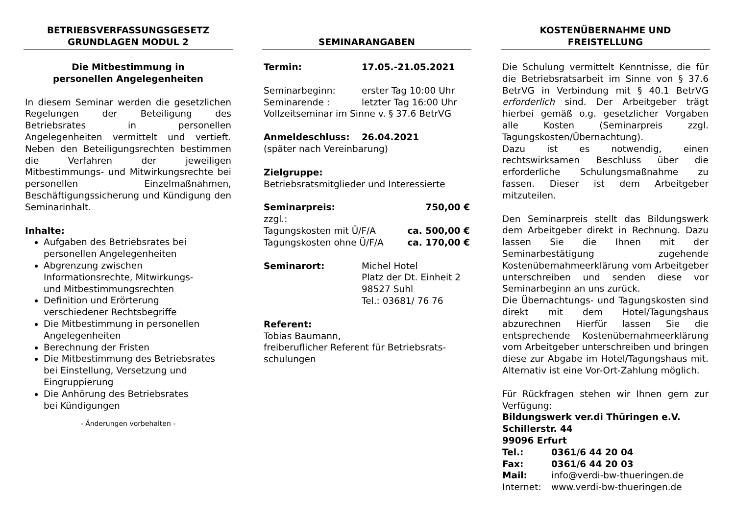BETRIEBSVERFASSUNGSGESETZ
GRUNDLAGEN MODUL 2
Die Mitbestimmung in
personellen Angelegenheiten
In diesem Seminar werden die gesetzlichen Regelungen der Beteiligung des Betriebsrates in personellen Angelegenheiten vermittelt und vertieft. Neben den Beteiligungsrechten bestimmen die Verfahren der jeweiligen Mitbestimmungs- und Mitwirkungsrechte bei personellen Einzelmaßnahmen, Beschäftigungssicherung und Kündigung den Seminarinhalt.
Inhalte:
Aufgaben des Betriebsrates bei
personellen Angelegenheiten
Abgrenzung zwischen
Informationsrechte, Mitwirkungs-
und Mitbestimmungsrechten
Definition und Erörterung
verschiedener Rechtsbegriffe
Die Mitbestimmung in personellen
Angelegenheiten
Berechnung der Fristen
Die Mitbestimmung des Betriebsrates
bei Einstellung, Versetzung und
Eingruppierung
Die Anhörung des Betriebsrates
bei Kündigungen
- Änderungen vorbehalten -
SEMINARANGABEN
Termin: 17.05.-21.05.2021
Seminarbeginn: erster Tag 10:00 Uhr
Seminarende : letzter Tag 16:00 Uhr
Vollzeitseminar im Sinne v. § 37.6 BetrVG
Anmeldeschluss: 26.04.2021
(später nach Vereinbarung)
Zielgruppe:
Betriebsratsmitglieder und Interessierte
Seminarpreis: 750,00 €
zzgl.:
Tagungskosten mit Ü/F/A ca. 500,00 €
Tagungskosten ohne Ü/F/A ca. 170,00 €
Seminarort: Michel Hotel
Platz der Dt. Einheit 2
98527 Suhl
Tel.: 03681/ 76 76
Referent:
Tobias Baumann,
freiberuflicher Referent für Betriebsrats-
schulungen
KOSTENÜBERNAHME UND
FREISTELLUNG
Die Schulung vermittelt Kenntnisse, die für die Betriebsratsarbeit im Sinne von § 37.6 BetrVG in Verbindung mit § 40.1 BetrVG erforderlich sind. Der Arbeitgeber trägt hierbei gemäß o.g. gesetzlicher Vorgaben alle Kosten (Seminarpreis zzgl. Tagungskosten/Übernachtung).
Dazu ist es notwendig, einen rechtswirksamen Beschluss über die erforderliche Schulungsmaßnahme zu fassen. Dieser ist dem Arbeitgeber mitzuteilen.
Den Seminarpreis stellt das Bildungswerk dem Arbeitgeber direkt in Rechnung. Dazu lassen Sie die Ihnen mit der Seminarbestätigung zugehende Kostenübernahmeerklärung vom Arbeitgeber unterschreiben und senden diese vor Seminarbeginn an uns zurück.
Die Übernachtungs- und Tagungskosten sind direkt mit dem Hotel/Tagungshaus abzurechnen Hierfür lassen Sie die entsprechende Kostenübernahmeerklärung vom Arbeitgeber unterschreiben und bringen diese zur Abgabe im Hotel/Tagungshaus mit. Alternativ ist eine Vor-Ort-Zahlung möglich.
Für Rückfragen stehen wir Ihnen gern zur Verfügung:
Bildungswerk ver.di Thüringen e.V.
Schillerstr. 44
99096 Erfurt
Tel.: 0361/6 44 20 04
Fax: 0361/6 44 20 03
Mail: info@verdi-bw-thueringen.de
Internet: www.verdi-bw-thueringen.de